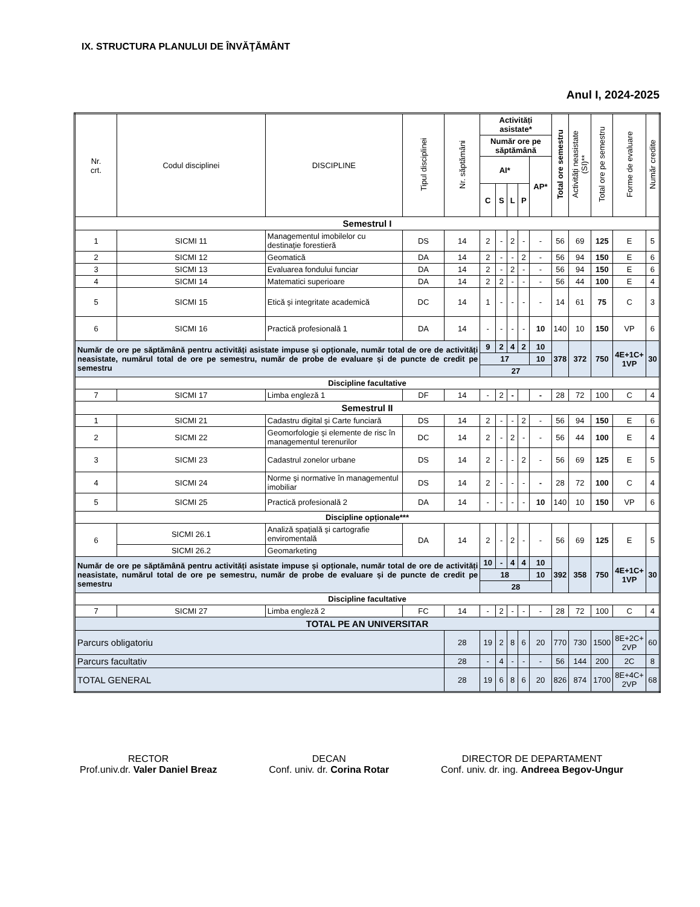IX. STRUCTURA PLANULUI DE ÎNVĂŢĂMÂNT
Anul I, 2024-2025
| Nr. crt. | Codul disciplinei | DISCIPLINE | Tipul disciplinei | Nr. săptămâni | Activități asistate* | | | | | Total ore semestru | Activități neasistate (SI)** | Total ore pe semestru | Forme de evaluare | Număr credite |
| --- | --- | --- | --- | --- | --- | --- | --- | --- | --- | --- | --- | --- | --- | --- |
| | | | | | Număr ore pe săptămână | | | | | | | | | |
| | | | | | AI* | | | | AP* | | | | | |
| | | | | | C | S | L | P | | | | | | |
| Semestrul I | | | | | | | | | | | | | | |
| 1 | SICMI 11 | Managementul imobilelor cu destinaţie forestieră | DS | 14 | 2 | - | 2 | - | - | 56 | 69 | 125 | E | 5 |
| 2 | SICMI 12 | Geomatică | DA | 14 | 2 | - | - | 2 | - | 56 | 94 | 150 | E | 6 |
| 3 | SICMI 13 | Evaluarea fondului funciar | DA | 14 | 2 | - | 2 | - | - | 56 | 94 | 150 | E | 6 |
| 4 | SICMI 14 | Matematici superioare | DA | 14 | 2 | 2 | - | - | - | 56 | 44 | 100 | E | 4 |
| 5 | SICMI 15 | Etică şi integritate academică | DC | 14 | 1 | - | - | - | - | 14 | 61 | 75 | C | 3 |
| 6 | SICMI 16 | Practică profesională 1 | DA | 14 | - | - | - | - | 10 | 140 | 10 | 150 | VP | 6 |
| Număr de ore pe săptămână pentru activități asistate impuse și opționale, număr total de ore de activități neasistate, numărul total de ore pe semestru, număr de probe de evaluare și de puncte de credit pe semestru | | | | | 9 | 2 | 4 | 2 | 10 | 378 | 372 | 750 | 4E+1C+ 1VP | 30 |
| | | | | | 17 | | | | 10 | | | | | |
| | | | | | 27 | | | | | | | | | |
| Discipline facultative | | | | | | | | | | | | | | |
| 7 | SICMI 17 | Limba engleză 1 | DF | 14 | - | 2 | - | | - | 28 | 72 | 100 | C | 4 |
| Semestrul II | | | | | | | | | | | | | | |
| 1 | SICMI 21 | Cadastru digital şi Carte funciară | DS | 14 | 2 | - | - | 2 | - | 56 | 94 | 150 | E | 6 |
| 2 | SICMI 22 | Geomorfologie şi elemente de risc în managementul terenurilor | DC | 14 | 2 | - | 2 | - | - | 56 | 44 | 100 | E | 4 |
| 3 | SICMI 23 | Cadastrul zonelor urbane | DS | 14 | 2 | - | - | 2 | - | 56 | 69 | 125 | E | 5 |
| 4 | SICMI 24 | Norme şi normative în managementul imobiliar | DS | 14 | 2 | - | - | - | - | 28 | 72 | 100 | C | 4 |
| 5 | SICMI 25 | Practică profesională 2 | DA | 14 | - | - | - | - | 10 | 140 | 10 | 150 | VP | 6 |
| Discipline opționale*** | | | | | | | | | | | | | | |
| 6 | SICMI 26.1 | Analiză spaţială şi cartografie enviromentală | DA | 14 | 2 | - | 2 | - | - | 56 | 69 | 125 | E | 5 |
| | SICMI 26.2 | Geomarketing | | | | | | | | | | | | |
| Număr de ore pe săptămână pentru activități asistate impuse și opționale, număr total de ore de activități neasistate, numărul total de ore pe semestru, număr de probe de evaluare și de puncte de credit pe semestru | | | | | 10 | - | 4 | 4 | 10 | 392 | 358 | 750 | 4E+1C+ 1VP | 30 |
| | | | | | 18 | | | | 10 | | | | | |
| | | | | | 28 | | | | | | | | | |
| Discipline facultative | | | | | | | | | | | | | | |
| 7 | SICMI 27 | Limba engleză 2 | FC | 14 | - | 2 | - | - | - | 28 | 72 | 100 | C | 4 |
| TOTAL PE AN UNIVERSITAR | | | | | | | | | | | | | | |
| Parcurs obligatoriu | | | | 28 | 19 | 2 | 8 | 6 | 20 | 770 | 730 | 1500 | 8E+2C+ 2VP | 60 |
| Parcurs facultativ | | | | 28 | - | 4 | - | - | - | 56 | 144 | 200 | 2C | 8 |
| TOTAL GENERAL | | | | 28 | 19 | 6 | 8 | 6 | 20 | 826 | 874 | 1700 | 8E+4C+ 2VP | 68 |
RECTOR
Prof.univ.dr. Valer Daniel Breaz
DECAN
Conf. univ. dr. Corina Rotar
DIRECTOR DE DEPARTAMENT
Conf. univ. dr. ing. Andreea Begov-Ungur